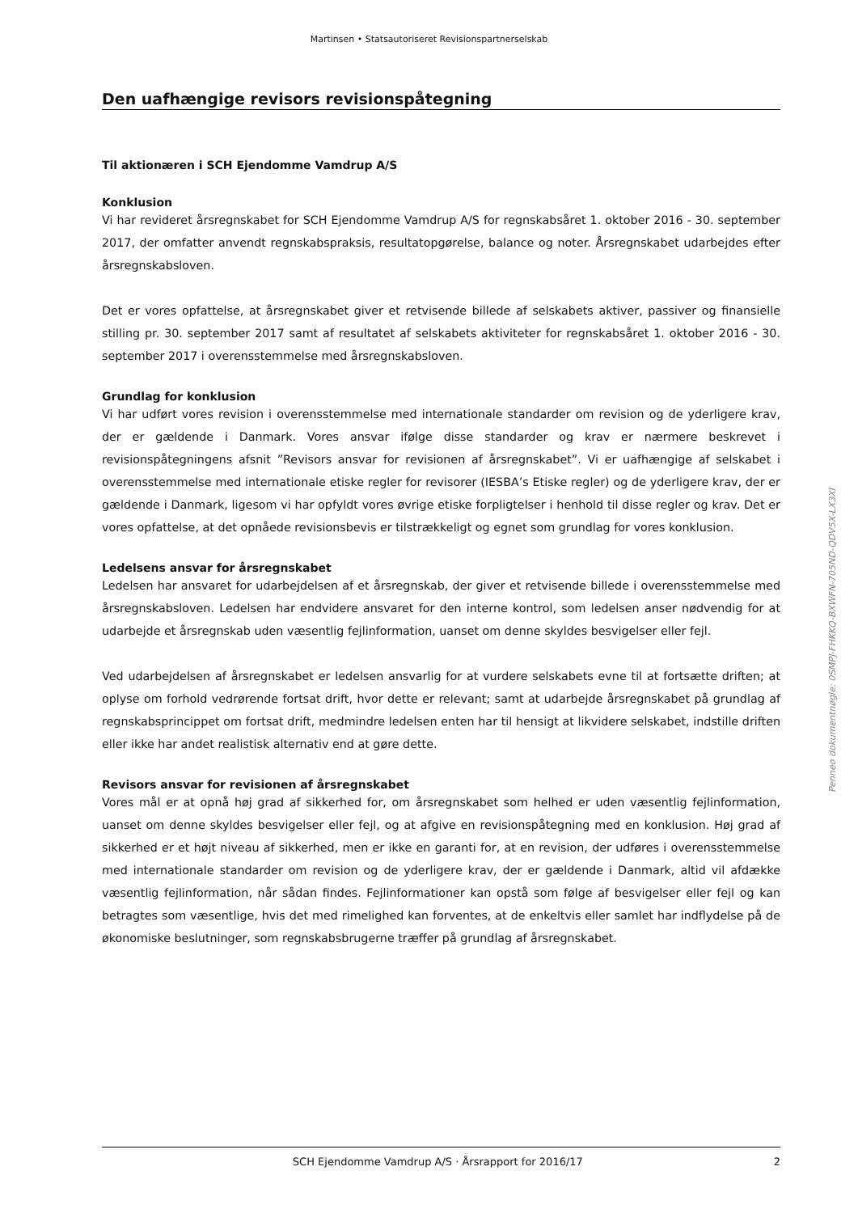Martinsen • Statsautoriseret Revisionspartnerselskab
Den uafhængige revisors revisionspåtegning
Til aktionæren i SCH Ejendomme Vamdrup A/S
Konklusion
Vi har revideret årsregnskabet for SCH Ejendomme Vamdrup A/S for regnskabsåret 1. oktober 2016 - 30. september 2017, der omfatter anvendt regnskabspraksis, resultatopgørelse, balance og noter. Årsregnskabet udarbejdes efter årsregnskabsloven.
Det er vores opfattelse, at årsregnskabet giver et retvisende billede af selskabets aktiver, passiver og finansielle stilling pr. 30. september 2017 samt af resultatet af selskabets aktiviteter for regnskabsåret 1. oktober 2016 - 30. september 2017 i overensstemmelse med årsregnskabsloven.
Grundlag for konklusion
Vi har udført vores revision i overensstemmelse med internationale standarder om revision og de yderligere krav, der er gældende i Danmark. Vores ansvar ifølge disse standarder og krav er nærmere beskrevet i revisionspåtegningens afsnit ”Revisors ansvar for revisionen af årsregnskabet”. Vi er uafhængige af selskabet i overensstemmelse med internationale etiske regler for revisorer (IESBA’s Etiske regler) og de yderligere krav, der er gældende i Danmark, ligesom vi har opfyldt vores øvrige etiske forpligtelser i henhold til disse regler og krav. Det er vores opfattelse, at det opnåede revisionsbevis er tilstrækkeligt og egnet som grundlag for vores konklusion.
Ledelsens ansvar for årsregnskabet
Ledelsen har ansvaret for udarbejdelsen af et årsregnskab, der giver et retvisende billede i overensstemmelse med årsregnskabsloven. Ledelsen har endvidere ansvaret for den interne kontrol, som ledelsen anser nødvendig for at udarbejde et årsregnskab uden væsentlig fejlinformation, uanset om denne skyldes besvigelser eller fejl.
Ved udarbejdelsen af årsregnskabet er ledelsen ansvarlig for at vurdere selskabets evne til at fortsætte driften; at oplyse om forhold vedrørende fortsat drift, hvor dette er relevant; samt at udarbejde årsregnskabet på grundlag af regnskabsprincippet om fortsat drift, medmindre ledelsen enten har til hensigt at likvidere selskabet, indstille driften eller ikke har andet realistisk alternativ end at gøre dette.
Revisors ansvar for revisionen af årsregnskabet
Vores mål er at opnå høj grad af sikkerhed for, om årsregnskabet som helhed er uden væsentlig fejlinformation, uanset om denne skyldes besvigelser eller fejl, og at afgive en revisionspåtegning med en konklusion. Høj grad af sikkerhed er et højt niveau af sikkerhed, men er ikke en garanti for, at en revision, der udføres i overensstemmelse med internationale standarder om revision og de yderligere krav, der er gældende i Danmark, altid vil afdække væsentlig fejlinformation, når sådan findes. Fejlinformationer kan opstå som følge af besvigelser eller fejl og kan betragtes som væsentlige, hvis det med rimelighed kan forventes, at de enkeltvis eller samlet har indflydelse på de økonomiske beslutninger, som regnskabsbrugerne træffer på grundlag af årsregnskabet.
Penneo dokumentnøgle: 0SMPJ-FHKKQ-BXWFN-705ND-QDV5X-LX3XI
SCH Ejendomme Vamdrup A/S · Årsrapport for 2016/17 2